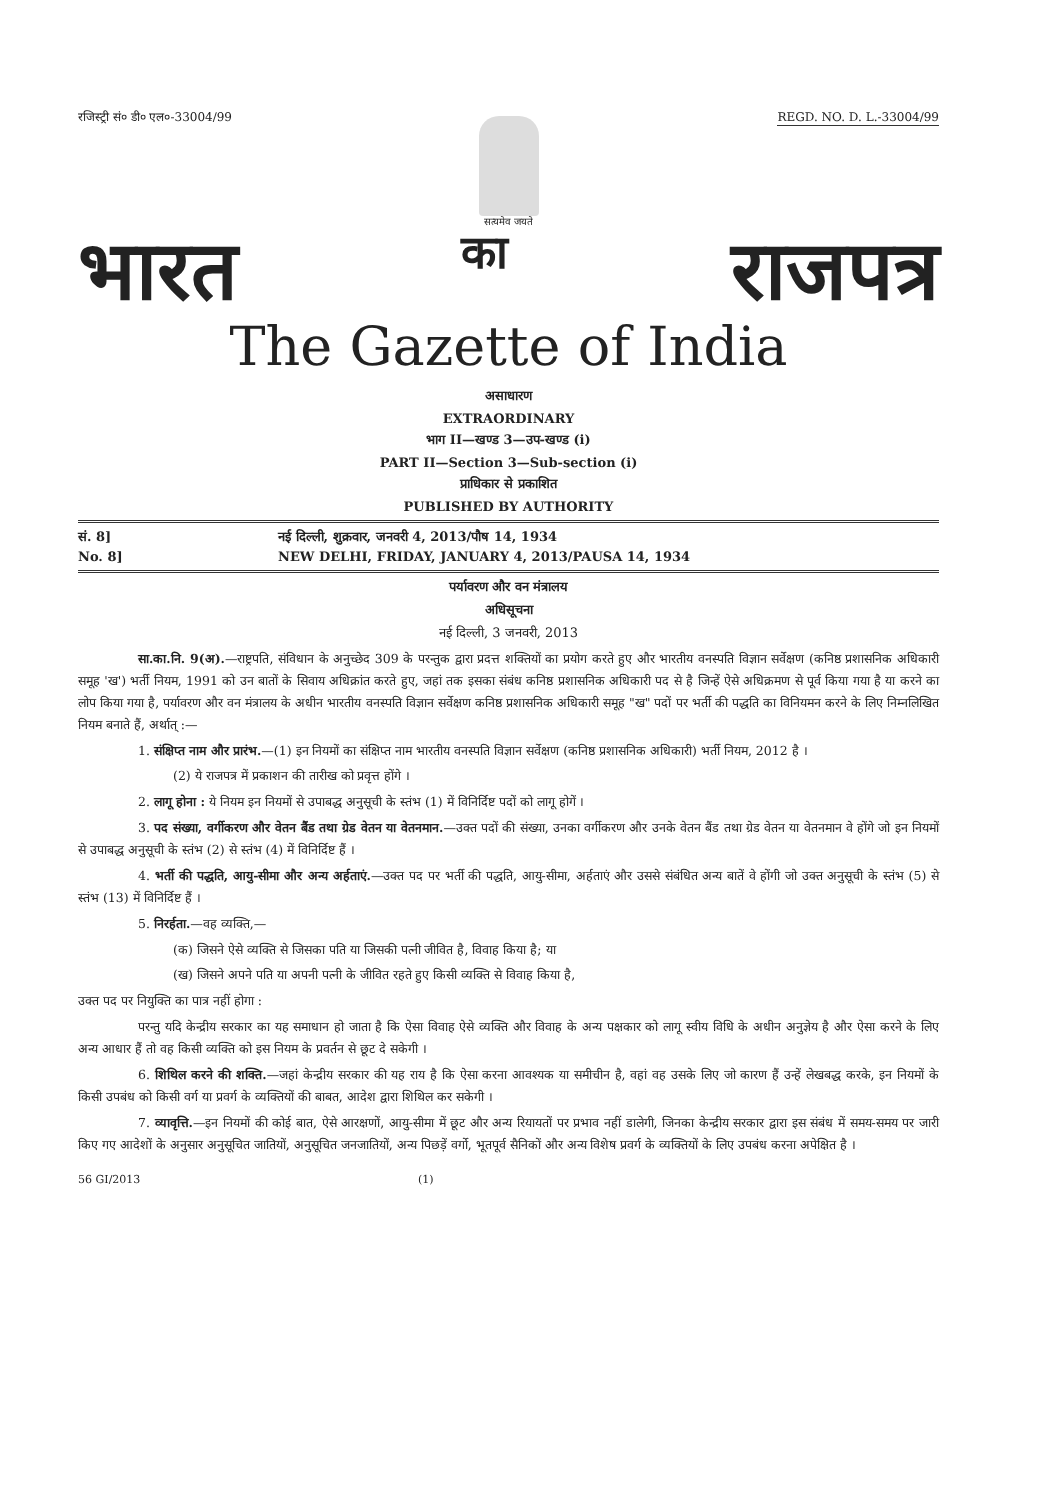रजिस्ट्री सं० डी० एल०-33004/99 REGD. NO. D. L.-33004/99
सत्यमेव जयते
भारत का राजपत्र
The Gazette of India
असाधारण
EXTRAORDINARY
भाग II—खण्ड 3—उप-खण्ड (i)
PART II—Section 3—Sub-section (i)
प्राधिकार से प्रकाशित
PUBLISHED BY AUTHORITY
सं. 8] नई दिल्ली, शुक्रवार, जनवरी 4, 2013/पौष 14, 1934
No. 8] NEW DELHI, FRIDAY, JANUARY 4, 2013/PAUSA 14, 1934
पर्यावरण और वन मंत्रालय
अधिसूचना
नई दिल्ली, 3 जनवरी, 2013
सा.का.नि. 9(अ).—राष्ट्रपति, संविधान के अनुच्छेद 309 के परन्तुक द्वारा प्रदत्त शक्तियों का प्रयोग करते हुए और भारतीय वनस्पति विज्ञान सर्वेक्षण (कनिष्ठ प्रशासनिक अधिकारी समूह 'ख') भर्ती नियम, 1991 को उन बातों के सिवाय अधिक्रांत करते हुए, जहां तक इसका संबंध कनिष्ठ प्रशासनिक अधिकारी पद से है जिन्हें ऐसे अधिक्रमण से पूर्व किया गया है या करने का लोप किया गया है, पर्यावरण और वन मंत्रालय के अधीन भारतीय वनस्पति विज्ञान सर्वेक्षण कनिष्ठ प्रशासनिक अधिकारी समूह "ख" पदों पर भर्ती की पद्धति का विनियमन करने के लिए निम्नलिखित नियम बनाते हैं, अर्थात् :—
1. संक्षिप्त नाम और प्रारंभ.—(1) इन नियमों का संक्षिप्त नाम भारतीय वनस्पति विज्ञान सर्वेक्षण (कनिष्ठ प्रशासनिक अधिकारी) भर्ती नियम, 2012 है ।
(2) ये राजपत्र में प्रकाशन की तारीख को प्रवृत्त होंगे ।
2. लागू होना : ये नियम इन नियमों से उपाबद्ध अनुसूची के स्तंभ (1) में विनिर्दिष्ट पदों को लागू होगें ।
3. पद संख्या, वर्गीकरण और वेतन बैंड तथा ग्रेड वेतन या वेतनमान.—उक्त पदों की संख्या, उनका वर्गीकरण और उनके वेतन बैंड तथा ग्रेड वेतन या वेतनमान वे होंगे जो इन नियमों से उपाबद्ध अनुसूची के स्तंभ (2) से स्तंभ (4) में विनिर्दिष्ट हैं ।
4. भर्ती की पद्धति, आयु-सीमा और अन्य अर्हताएं.—उक्त पद पर भर्ती की पद्धति, आयु-सीमा, अर्हताएं और उससे संबंधित अन्य बातें वे होंगी जो उक्त अनुसूची के स्तंभ (5) से स्तंभ (13) में विनिर्दिष्ट हैं ।
5. निरर्हता.—वह व्यक्ति,—
(क) जिसने ऐसे व्यक्ति से जिसका पति या जिसकी पत्नी जीवित है, विवाह किया है; या
(ख) जिसने अपने पति या अपनी पत्नी के जीवित रहते हुए किसी व्यक्ति से विवाह किया है,
उक्त पद पर नियुक्ति का पात्र नहीं होगा :
परन्तु यदि केन्द्रीय सरकार का यह समाधान हो जाता है कि ऐसा विवाह ऐसे व्यक्ति और विवाह के अन्य पक्षकार को लागू स्वीय विधि के अधीन अनुज्ञेय है और ऐसा करने के लिए अन्य आधार हैं तो वह किसी व्यक्ति को इस नियम के प्रवर्तन से छूट दे सकेगी ।
6. शिथिल करने की शक्ति.—जहां केन्द्रीय सरकार की यह राय है कि ऐसा करना आवश्यक या समीचीन है, वहां वह उसके लिए जो कारण हैं उन्हें लेखबद्ध करके, इन नियमों के किसी उपबंध को किसी वर्ग या प्रवर्ग के व्यक्तियों की बाबत, आदेश द्वारा शिथिल कर सकेगी ।
7. व्यावृत्ति.—इन नियमों की कोई बात, ऐसे आरक्षणों, आयु-सीमा में छूट और अन्य रियायतों पर प्रभाव नहीं डालेगी, जिनका केन्द्रीय सरकार द्वारा इस संबंध में समय-समय पर जारी किए गए आदेशों के अनुसार अनुसूचित जातियों, अनुसूचित जनजातियों, अन्य पिछड़ें वर्गो, भूतपूर्व सैनिकों और अन्य विशेष प्रवर्ग के व्यक्तियों के लिए उपबंध करना अपेक्षित है ।
56 GI/2013 (1)